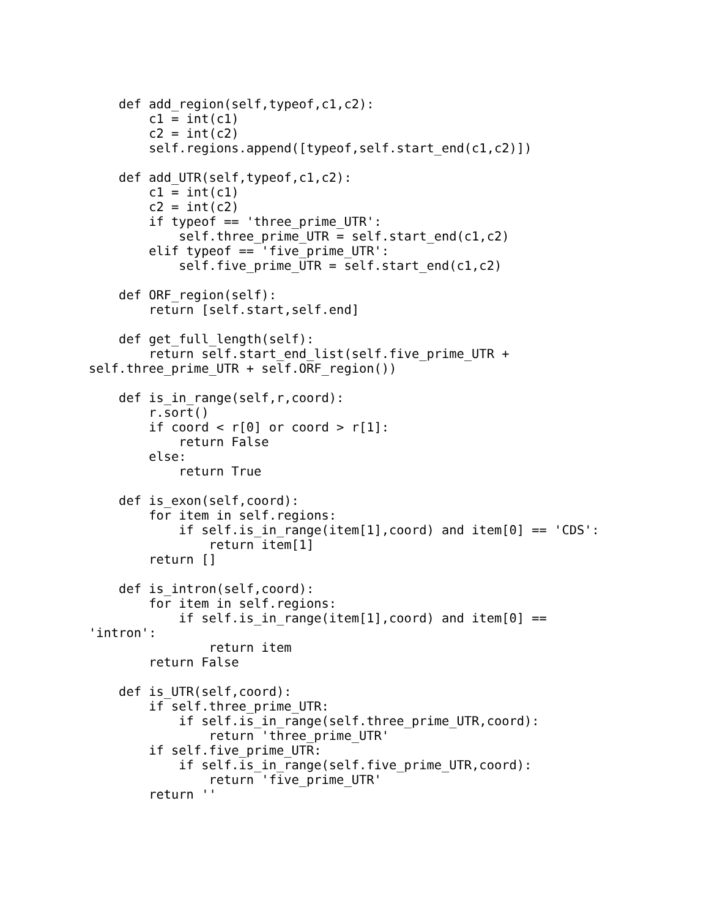def add_region(self,typeof,c1,c2):
        c1 = int(c1)
        c2 = int(c2)
        self.regions.append([typeof,self.start_end(c1,c2)])

    def add_UTR(self,typeof,c1,c2):
        c1 = int(c1)
        c2 = int(c2)
        if typeof == 'three_prime_UTR':
            self.three_prime_UTR = self.start_end(c1,c2)
        elif typeof == 'five_prime_UTR':
            self.five_prime_UTR = self.start_end(c1,c2)

    def ORF_region(self):
        return [self.start,self.end]

    def get_full_length(self):
        return self.start_end_list(self.five_prime_UTR +
self.three_prime_UTR + self.ORF_region())

    def is_in_range(self,r,coord):
        r.sort()
        if coord < r[0] or coord > r[1]:
            return False
        else:
            return True

    def is_exon(self,coord):
        for item in self.regions:
            if self.is_in_range(item[1],coord) and item[0] == 'CDS':
                return item[1]
        return []

    def is_intron(self,coord):
        for item in self.regions:
            if self.is_in_range(item[1],coord) and item[0] ==
'intron':
                return item
        return False

    def is_UTR(self,coord):
        if self.three_prime_UTR:
            if self.is_in_range(self.three_prime_UTR,coord):
                return 'three_prime_UTR'
        if self.five_prime_UTR:
            if self.is_in_range(self.five_prime_UTR,coord):
                return 'five_prime_UTR'
        return ''